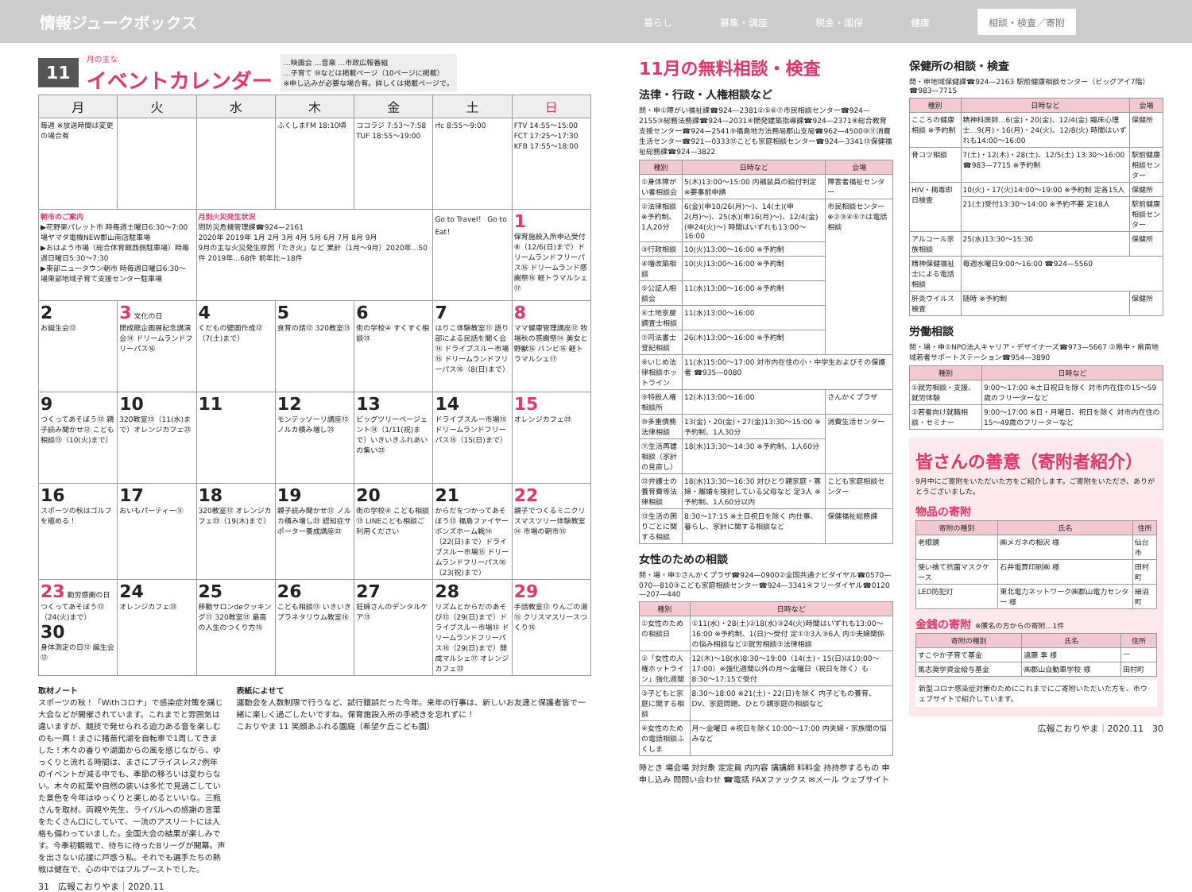情報ジュークボックス
暮らし 募集・講座 税金・国保 健康 相談・検査／寄附
11
月の主な
イベントカレンダー
…映画会 …音楽 …市政広報番組
…子育て ⑩などは掲載ページ（10ページに掲載）
※申し込みが必要な場合有。詳しくは掲載ページで。
| 月 | 火 | 水 | 木 | 金 | 土 | 日 |
| --- | --- | --- | --- | --- | --- | --- |
| 毎週 ※放送時間は変更の場合有 | | | ふくしまFM 18:10頃 | ココラジ 7:53〜7:58 TUF 18:55〜19:00 | rfc 8:55〜9:00 | FTV 14:55〜15:00 FCT 17:25〜17:30 KFB 17:55〜18:00 |
| 朝市のご案内 ▶花野果パレット市 時毎週土曜日6:30〜7:00 場ヤマダ電機NEW郡山南店駐車場 ▶おはよう市場（総合体育館西側駐車場）時毎週日曜日5:30〜7:30 ▶東部ニュータウン朝市 時毎週日曜日6:30〜 場東部地域子育て支援センター駐車場 | | 月別火災発生状況 問防災危機管理課☎924—2161 2020年 2019年 1月 2月 3月 4月 5月 6月 7月 8月 9月 9月の主な火災発生原因「たき火」など 累計（1月〜9月）2020年…50件 2019年…68件 前年比−18件 | | | Go to Travel！ Go to Eat！ | 1 保育施設入所申込受付⑧（12/6(日)まで）ドリームランドフリーパス⑯ ドリームランド感謝祭⑯ 軽トラマルシェ⑰ |
| 2 お誕生会⑫ | 3 文化の日 開成館企画展記念講演会⑭ ドリームランドフリーパス⑯ | 4 くだもの壁画作成⑫（7(土)まで） | 5 食育の話⑫ 320教室⑬ | 6 街の学校④ すくすく相談⑬ | 7 はりこ体験教室⑪ 語り部による民話を聞く会⑭ ドライブスルー市場⑮ ドリームランドフリーパス⑯（8(日)まで） | 8 ママ健康管理講座⑫ 牧場秋の感謝祭⑭ 美女と野獣⑯ バンビ⑯ 軽トラマルシェ⑰ |
| 9 つくってあそぼう⑫ 親子読み聞かせ⑫ こども相談⑬（10(火)まで） | 10 320教室⑬（11(水)まで）オレンジカフェ㉓ | 11 | 12 モンテッソーリ講座⑫ ノルカ積み増し㉓ | 13 ビッグツリーページェント⑭（1/11(祝)まで）いきいきふれあいの集い㉓ | 14 ドライブスルー市場⑮ ドリームランドフリーパス⑯（15(日)まで） | 15 オレンジカフェ㉓ |
| 16 スポーツの秋はゴルフを極める！ | 17 おいもパーティー⑪ | 18 320教室⑬ オレンジカフェ㉓（19(木)まで） | 19 親子読み聞かせ⑫ ノルカ積み増し㉓ 認知症サポーター養成講座㉓ | 20 街の学校④ こども相談⑬ LINEこども相談ご利用ください | 21 からだをつかってあそぼう⑫ 福島ファイヤーボンズホーム戦⑭（22(日)まで）ドライブスルー市場⑮ ドリームランドフリーパス⑯（23(祝)まで） | 22 親子でつくるミニクリスマスツリー体験教室⑭ 市場の朝市⑮ |
| 23 勤労感謝の日 つくってあそぼう⑫（24(火)まで） 30 身体測定の日⑫ 誕生会⑫ | 24 オレンジカフェ㉓ | 25 移動サロンdeクッキング⑪ 320教室⑬ 最高の人生のつくり方⑮ | 26 こども相談⑬ いきいきプラネタリウム教室⑯ | 27 妊婦さんのデンタルケア⑬ | 28 リズムとからだのあそび⑫（29(日)まで）ドライブスルー市場⑮ ドリームランドフリーパス⑯（29(日)まで）開成マルシェ⑰ オレンジカフェ㉓ | 29 手話教室⑫ りんごの湯⑮ クリスマスリースつくり⑯ |
取材ノート
スポーツの秋！「Withコロナ」で感染症対策を講じ大会などが開催されています。これまでと雰囲気は違いますが、競技で発せられる迫力ある音を楽しむのも一興！まさに猪苗代湖を自転車で1周してきました！木々の香りや湖面からの風を感じながら、ゆっくりと流れる時間は、まさにプライスレス♪例年のイベントが減る中でも、季節の移ろいは変わらない。木々の紅葉や自然の装いは多忙で見過ごしていた景色を今年はゆっくりと楽しめるといいな。三瓶さんを取材。両親や先生、ライバルへの感謝の言葉をたくさん口にしていて、一流のアスリートには人格も備わっていました。全国大会の結果が楽しみです。今季初観戦で、待ちに待ったBリーグが開幕。声を出さない応援に戸惑う私。それでも選手たちの熱戦は健在で、心の中ではフルブーストでした。
表紙によせて
運動会を人数制限で行うなど、試行錯誤だった今年。来年の行事は、新しいお友達と保護者皆で一緒に楽しく過ごしたいですね。保育施設入所の手続きを忘れずに！
こおりやま 11 笑顔あふれる園庭（希望ケ丘こども園）
31　広報こおりやま｜2020.11
11月の無料相談・検査
法律・行政・人権相談など
問・申①障がい福祉課☎924—2381②⑤⑥⑦市民相談センター☎924—2155③総務法務課☎924—2031④開発建築指導課☎924—2371⑧総合教育支援センター☎924—2541⑨福島地方法務局郡山支局☎962—4500⑩⑪消費生活センター☎921—0333⑫こども家庭相談センター☎924—3341⑬保健福祉総務課☎924—3822
| 種別 | 日時など | 会場 |
| --- | --- | --- |
| ①身体障がい者相談会 | 5(木)13:00〜15:00 内補装具の給付判定 ※要事前申請 | 障害者福祉センター |
| ②法律相談 ※予約制、1人20分 | 6(金)(申10/26(月)〜)、14(土)(申2(月)〜)、25(水)(申16(月)〜)、12/4(金)(申24(火)〜) 時間はいずれも13:00〜16:00 | 市民相談センター ※②③④⑤⑦は電話相談 |
| ③行政相談 | 10(火)13:00〜16:00 ※予約制 | |
| ④増改築相談 | 10(火)13:00〜16:00 ※予約制 | |
| ⑤公証人相談会 | 11(水)13:00〜16:00 ※予約制 | |
| ⑥土地家屋調査士相談 | 11(水)13:00〜16:00 | |
| ⑦司法書士登記相談 | 26(木)13:00〜16:00 ※予約制 | |
| ⑧いじめ法律相談ホットライン | 11(水)15:00〜17:00 対市内在住の小・中学生およびその保護者 ☎935—0080 | |
| ⑨特設人権相談所 | 12(木)13:00〜16:00 | さんかくプラザ |
| ⑩多重債務法律相談 | 13(金)・20(金)・27(金)13:30〜15:00 ※予約制、1人30分 | 消費生活センター |
| ⑪生活再建相談（家計の見直し） | 18(水)13:30〜14:30 ※予約制、1人60分 | |
| ⑫弁護士の養育費等法律相談 | 18(水)13:30〜16:30 対ひとり親家庭・寡婦・離婚を検討している父母など 定3人 ※予約制、1人60分以内 | こども家庭相談センター |
| ⑬生活の困りごとに関する相談 | 8:30〜17:15 ※土日祝日を除く 内仕事、暮らし、家計に関する相談など | 保健福祉総務課 |
女性のための相談
問・場・申①さんかくプラザ☎924—0900②全国共通ナビダイヤル☎0570—070—810③こども家庭相談センター☎924—3341④フリーダイヤル☎0120—207—440
| 種別 | 日時など |
| --- | --- |
| ①女性のための相談日 | ①11(水)・28(土)②18(水)③24(火)時間はいずれも13:00〜16:00 ※予約制、1(日)〜受付 定①②3人③6人 内①夫婦関係の悩み相談など②就労相談③法律相談 |
| ②「女性の人権ホットライン」強化週間 | 12(木)〜18(水)8:30〜19:00（14(土)・15(日)は10:00〜17:00）※強化週間以外の月〜金曜日（祝日を除く）も8:30〜17:15で受付 |
| ③子どもと家庭に関する相談 | 8:30〜18:00 ※21(土)・22(日)を除く 内子どもの養育、DV、家庭問題、ひとり親家庭の相談など |
| ④女性のための電話相談ふくしま | 月〜金曜日 ※祝日を除く10:00〜17:00 内夫婦・家族間の悩みなど |
時とき 場会場 対対象 定定員 内内容 講講師 料料金 持持参するもの 申申し込み 問問い合わせ ☎電話 FAXファックス ✉メール ウェブサイト
保健所の相談・検査
問・申地域保健課☎924—2163 駅前健康相談センター（ビッグアイ7階）☎983—7715
| 種別 | 日時など | 会場 |
| --- | --- | --- |
| こころの健康相談 ※予約制 | 精神科医師…6(金)・20(金)、12/4(金) 臨床心理士…9(月)・16(月)・24(火)、12/8(火) 時間はいずれも14:00〜16:00 | 保健所 |
| 骨コツ相談 | 7(土)・12(木)・28(土)、12/5(土) 13:30〜16:00 ☎983—7715 ※予約制 | 駅前健康相談センター |
| HIV・梅毒即日検査 | 10(火)・17(火)14:00〜19:00 ※予約制 定各15人 | 保健所 |
| | 21(土)受付13:30〜14:00 ※予約不要 定18人 | 駅前健康相談センター |
| アルコール家族相談 | 25(水)13:30〜15:30 | 保健所 |
| 精神保健福祉士による電話相談 | 毎週水曜日9:00〜16:00 ☎924—5560 | |
| 肝炎ウイルス検査 | 随時 ※予約制 | 保健所 |
労働相談
問・場・申①NPO法人キャリア・デザイナーズ☎973—5667 ②県中・県南地域若者サポートステーション☎954—3890
| 種別 | 日時など |
| --- | --- |
| ①就労相談・支援、就労体験 | 9:00〜17:00 ※土日祝日を除く 対市内在住の15〜59歳のフリーターなど |
| ②若者向け就職相談・セミナー | 9:00〜17:00 ※日・月曜日、祝日を除く 対市内在住の15〜49歳のフリーターなど |
皆さんの善意（寄附者紹介）
9月中にご寄附をいただいた方をご紹介します。ご寄附をいただき、ありがとうございました。
物品の寄附
| 寄附の種別 | 氏名 | 住所 |
| --- | --- | --- |
| 老眼鏡 | ㈱メガネの相沢 様 | 仙台市 |
| 使い捨て抗菌マスクケース | 石井電算印刷㈱ 様 | 田村町 |
| LED防犯灯 | 東北電力ネットワーク㈱郡山電力センター 様 | 細沼町 |
金銭の寄附 ※匿名の方からの寄附…1件
| 寄附の種別 | 氏名 | 住所 |
| --- | --- | --- |
| すこやか子育て基金 | 遠藤 李 様 | — |
| 篤志奨学資金給与基金 | ㈱郡山自動車学校 様 | 田村町 |
新型コロナ感染症対策のためにこれまでにご寄附いただいた方を、市ウェブサイトで紹介しています。
広報こおりやま｜2020.11　30